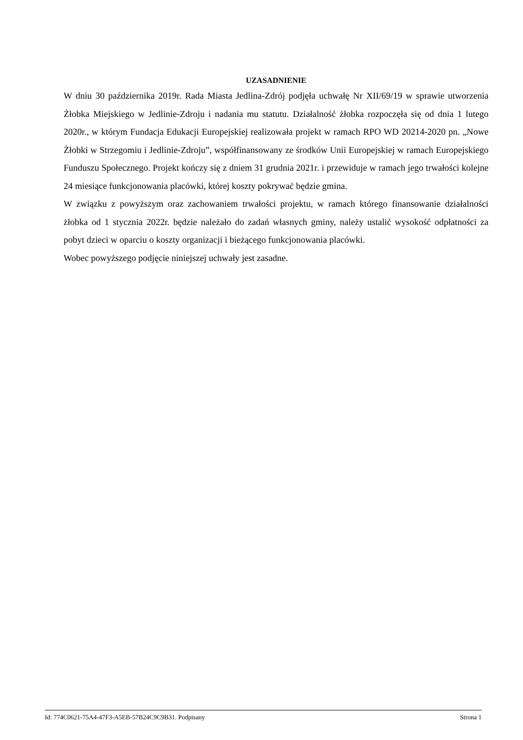UZASADNIENIE
W dniu 30 października 2019r. Rada Miasta Jedlina-Zdrój podjęła uchwałę Nr XII/69/19 w sprawie utworzenia Żłobka Miejskiego w Jedlinie-Zdroju i nadania mu statutu. Działalność żłobka rozpoczęła się od dnia 1 lutego 2020r., w którym Fundacja Edukacji Europejskiej realizowała projekt w ramach RPO WD 20214-2020 pn. „Nowe Żłobki w Strzegomiu i Jedlinie-Zdroju”, współfinansowany ze środków Unii Europejskiej w ramach Europejskiego Funduszu Społecznego. Projekt kończy się z dniem 31 grudnia 2021r. i przewiduje w ramach jego trwałości kolejne 24 miesiące funkcjonowania placówki, której koszty pokrywać będzie gmina.
W związku z powyższym oraz zachowaniem trwałości projektu, w ramach którego finansowanie działalności żłobka od 1 stycznia 2022r. będzie należało do zadań własnych gminy, należy ustalić wysokość odpłatności za pobyt dzieci w oparciu o koszty organizacji i bieżącego funkcjonowania placówki.
Wobec powyższego podjęcie niniejszej uchwały jest zasadne.
Id: 774C0621-75A4-47F3-A5EB-57B24C9C9B31. Podpisany Strona 1